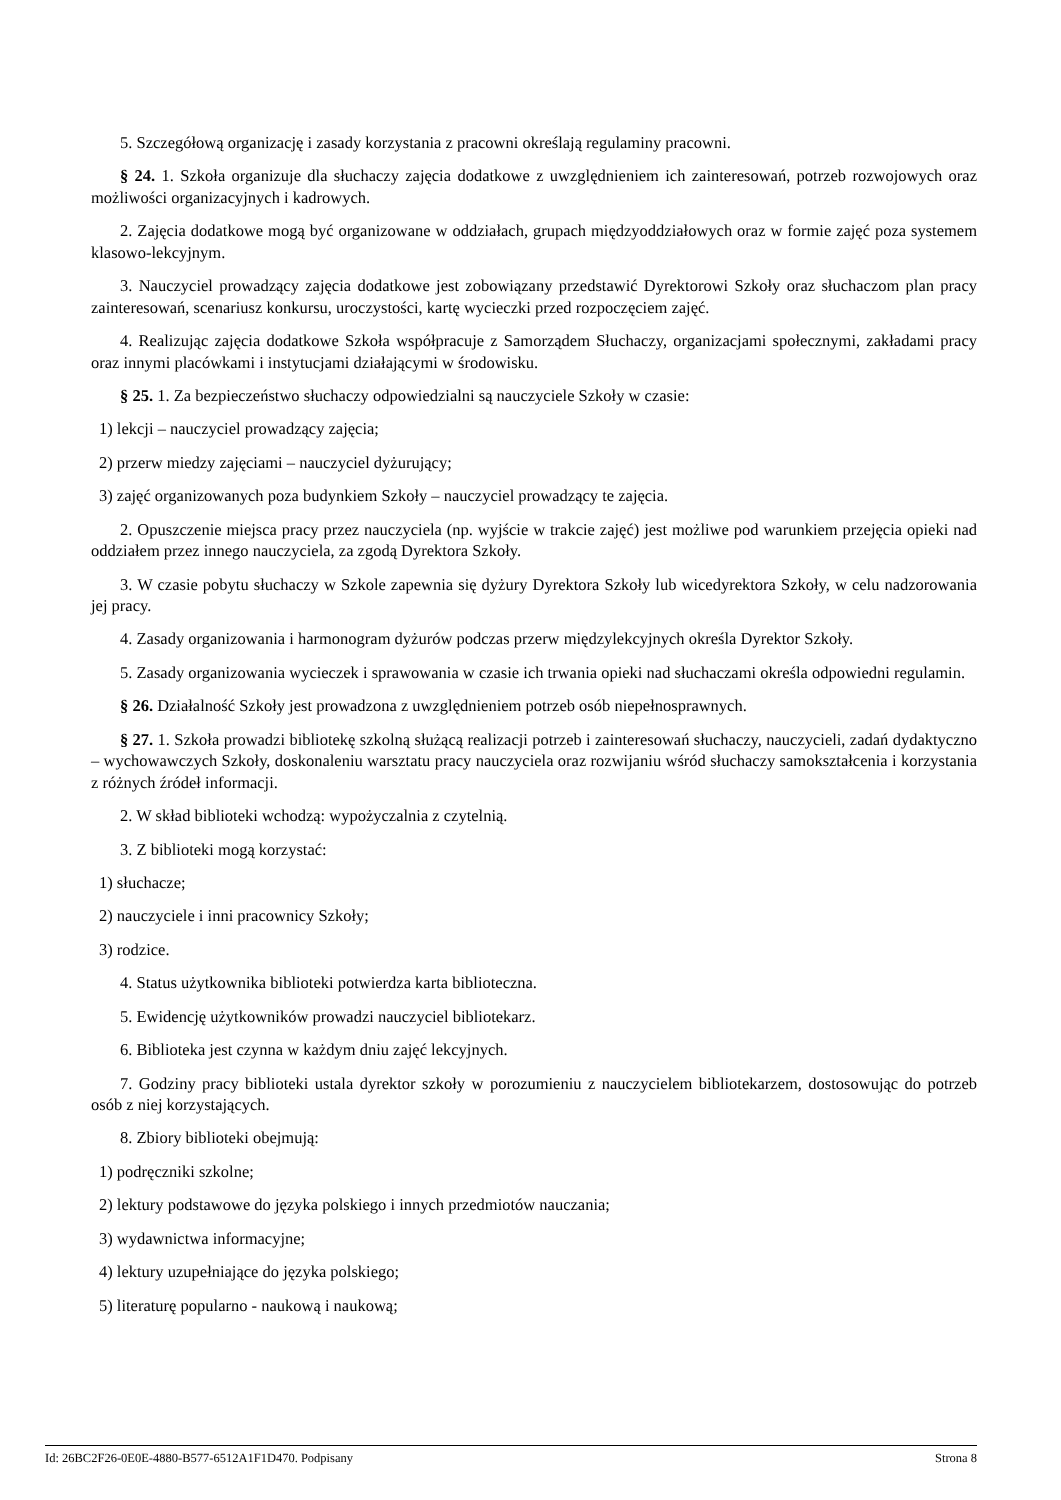5. Szczegółową organizację i zasady korzystania z pracowni określają regulaminy pracowni.
§ 24. 1. Szkoła organizuje dla słuchaczy zajęcia dodatkowe z uwzględnieniem ich zainteresowań, potrzeb rozwojowych oraz możliwości organizacyjnych i kadrowych.
2. Zajęcia dodatkowe mogą być organizowane w oddziałach, grupach międzyoddziałowych oraz w formie zajęć poza systemem klasowo-lekcyjnym.
3. Nauczyciel prowadzący zajęcia dodatkowe jest zobowiązany przedstawić Dyrektorowi Szkoły oraz słuchaczom plan pracy zainteresowań, scenariusz konkursu, uroczystości, kartę wycieczki przed rozpoczęciem zajęć.
4. Realizując zajęcia dodatkowe Szkoła współpracuje z Samorządem Słuchaczy, organizacjami społecznymi, zakładami pracy oraz innymi placówkami i instytucjami działającymi w środowisku.
§ 25. 1. Za bezpieczeństwo słuchaczy odpowiedzialni są nauczyciele Szkoły w czasie:
1) lekcji – nauczyciel prowadzący zajęcia;
2) przerw miedzy zajęciami – nauczyciel dyżurujący;
3) zajęć organizowanych poza budynkiem Szkoły – nauczyciel prowadzący te zajęcia.
2. Opuszczenie miejsca pracy przez nauczyciela (np. wyjście w trakcie zajęć) jest możliwe pod warunkiem przejęcia opieki nad oddziałem przez innego nauczyciela, za zgodą Dyrektora Szkoły.
3. W czasie pobytu słuchaczy w Szkole zapewnia się dyżury Dyrektora Szkoły lub wicedyrektora Szkoły, w celu nadzorowania jej pracy.
4. Zasady organizowania i harmonogram dyżurów podczas przerw międzylekcyjnych określa Dyrektor Szkoły.
5. Zasady organizowania wycieczek i sprawowania w czasie ich trwania opieki nad słuchaczami określa odpowiedni regulamin.
§ 26. Działalność Szkoły jest prowadzona z uwzględnieniem potrzeb osób niepełnosprawnych.
§ 27. 1. Szkoła prowadzi bibliotekę szkolną służącą realizacji potrzeb i zainteresowań słuchaczy, nauczycieli, zadań dydaktyczno – wychowawczych Szkoły, doskonaleniu warsztatu pracy nauczyciela oraz rozwijaniu wśród słuchaczy samokształcenia i korzystania z różnych źródeł informacji.
2. W skład biblioteki wchodzą: wypożyczalnia z czytelnią.
3. Z biblioteki mogą korzystać:
1) słuchacze;
2) nauczyciele i inni pracownicy Szkoły;
3) rodzice.
4. Status użytkownika biblioteki potwierdza karta biblioteczna.
5. Ewidencję użytkowników prowadzi nauczyciel bibliotekarz.
6. Biblioteka jest czynna w każdym dniu zajęć lekcyjnych.
7. Godziny pracy biblioteki ustala dyrektor szkoły w porozumieniu z nauczycielem bibliotekarzem, dostosowując do potrzeb osób z niej korzystających.
8. Zbiory biblioteki obejmują:
1) podręczniki szkolne;
2) lektury podstawowe do języka polskiego i innych przedmiotów nauczania;
3) wydawnictwa informacyjne;
4) lektury uzupełniające do języka polskiego;
5) literaturę popularno - naukową i naukową;
Id: 26BC2F26-0E0E-4880-B577-6512A1F1D470. Podpisany Strona 8